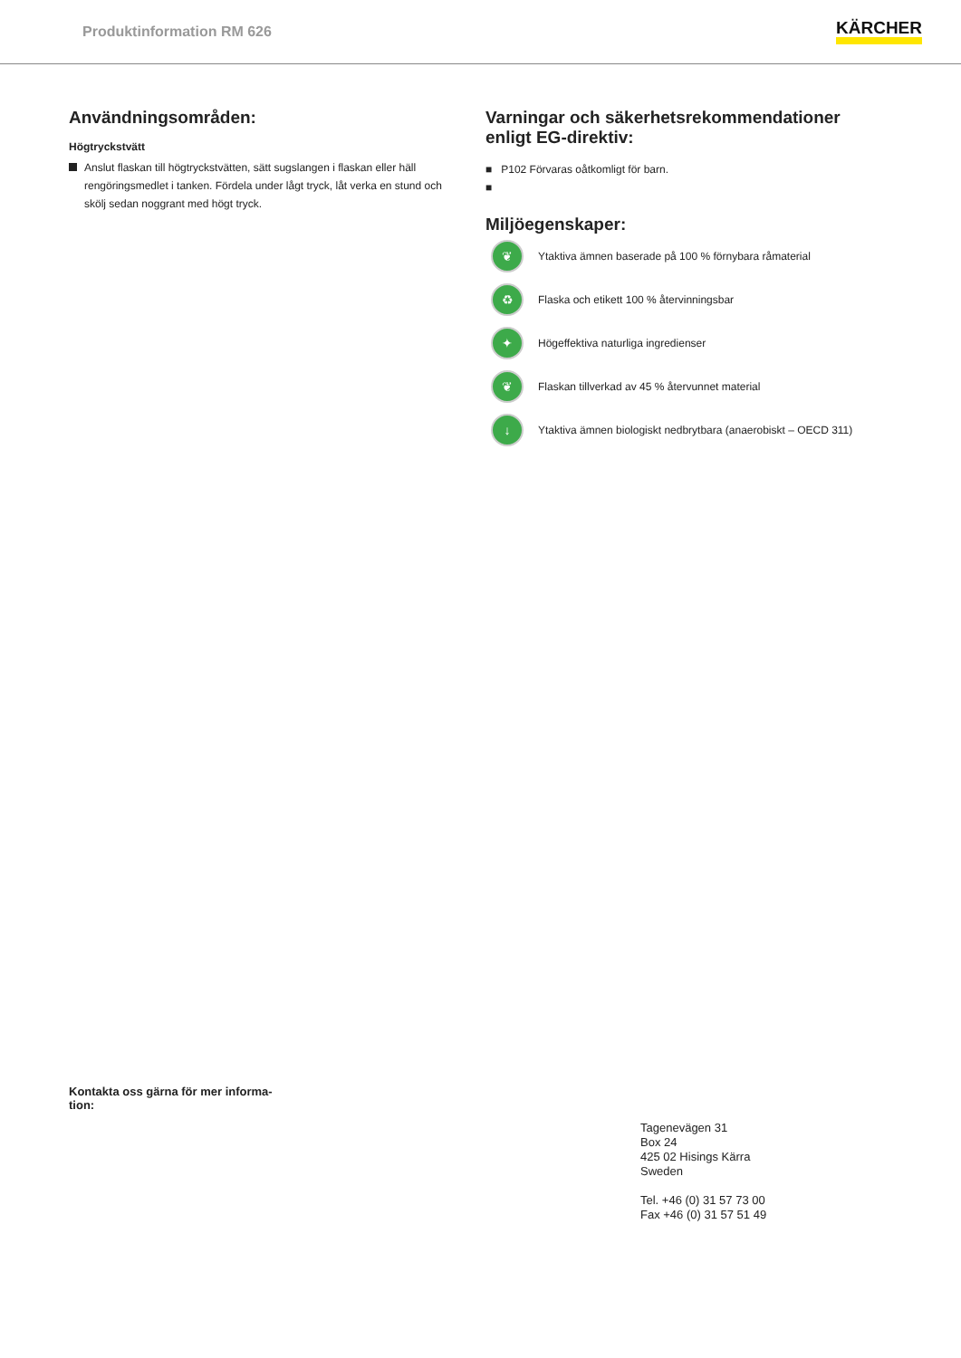Produktinformation RM 626 KÄRCHER
Användningsområden:
Högtryckstvätt
Anslut flaskan till högtryckstvätten, sätt sugslangen i flaskan eller häll rengöringsmedlet i tanken. Fördela under lågt tryck, låt verka en stund och skölj sedan noggrant med högt tryck.
Varningar och säkerhetsrekommendationer enligt EG-direktiv:
■ P102 Förvaras oåtkomligt för barn.
■
Miljöegenskaper:
❦ Ytaktiva ämnen baserade på 100 % förnybara råmaterial
♻ Flaska och etikett 100 % återvinningsbar
✦ Högeffektiva naturliga ingredienser
❦ Flaskan tillverkad av 45 % återvunnet material
↓ Ytaktiva ämnen biologiskt nedbrytbara (anaerobiskt – OECD 311)
Kontakta oss gärna för mer informa-
tion:
Tagenevägen 31
Box 24
425 02 Hisings Kärra
Sweden
Tel. +46 (0) 31 57 73 00
Fax +46 (0) 31 57 51 49